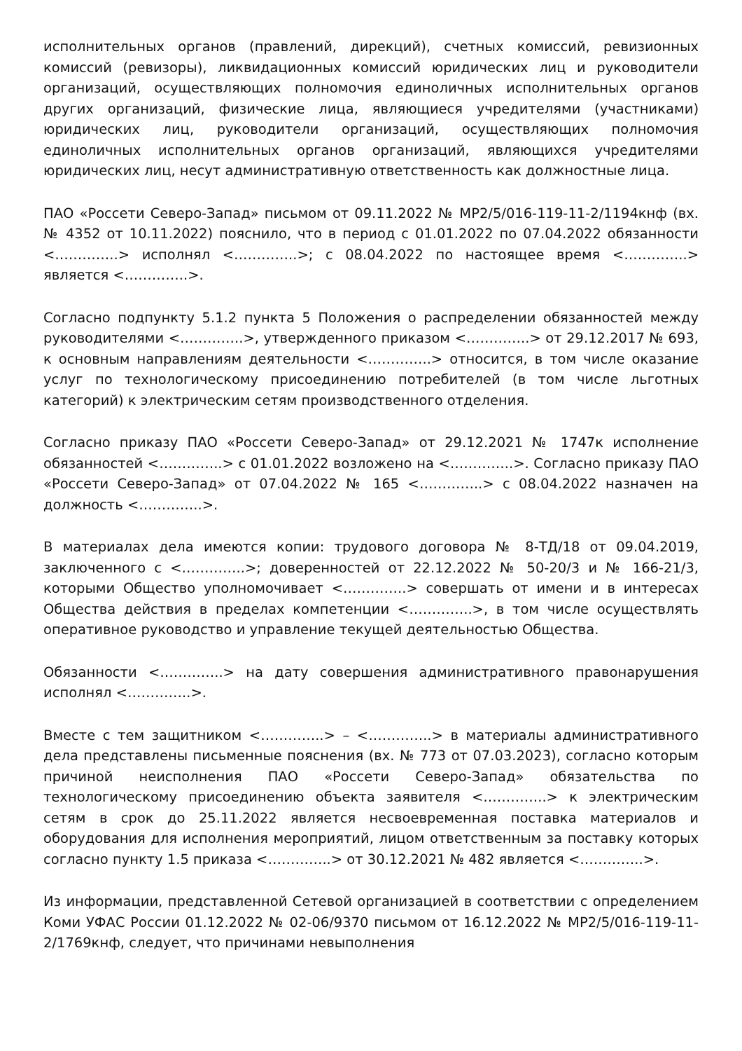исполнительных органов (правлений, дирекций), счетных комиссий, ревизионных комиссий (ревизоры), ликвидационных комиссий юридических лиц и руководители организаций, осуществляющих полномочия единоличных исполнительных органов других организаций, физические лица, являющиеся учредителями (участниками) юридических лиц, руководители организаций, осуществляющих полномочия единоличных исполнительных органов организаций, являющихся учредителями юридических лиц, несут административную ответственность как должностные лица.
ПАО «Россети Северо-Запад» письмом от 09.11.2022 № МР2/5/016-119-11-2/1194кнф (вх. № 4352 от 10.11.2022) пояснило, что в период с 01.01.2022 по 07.04.2022 обязанности <…………..> исполнял <…………..>; с 08.04.2022 по настоящее время <…………..> является <…………..>.
Согласно подпункту 5.1.2 пункта 5 Положения о распределении обязанностей между руководителями <…………..>, утвержденного приказом <…………..> от 29.12.2017 № 693, к основным направлениям деятельности <…………..> относится, в том числе оказание услуг по технологическому присоединению потребителей (в том числе льготных категорий) к электрическим сетям производственного отделения.
Согласно приказу ПАО «Россети Северо-Запад» от 29.12.2021 № 1747к исполнение обязанностей <…………..> с 01.01.2022 возложено на <…………..>. Согласно приказу ПАО «Россети Северо-Запад» от 07.04.2022 № 165 <…………..> с 08.04.2022 назначен на должность <…………..>.
В материалах дела имеются копии: трудового договора № 8-ТД/18 от 09.04.2019, заключенного с <…………..>; доверенностей от 22.12.2022 № 50-20/3 и № 166-21/3, которыми Общество уполномочивает <…………..> совершать от имени и в интересах Общества действия в пределах компетенции <…………..>, в том числе осуществлять оперативное руководство и управление текущей деятельностью Общества.
Обязанности <…………..> на дату совершения административного правонарушения исполнял <…………..>.
Вместе с тем защитником <…………..> – <…………..> в материалы административного дела представлены письменные пояснения (вх. № 773 от 07.03.2023), согласно которым причиной неисполнения ПАО «Россети Северо-Запад» обязательства по технологическому присоединению объекта заявителя <…………..> к электрическим сетям в срок до 25.11.2022 является несвоевременная поставка материалов и оборудования для исполнения мероприятий, лицом ответственным за поставку которых согласно пункту 1.5 приказа <…………..> от 30.12.2021 № 482 является <…………..>.
Из информации, представленной Сетевой организацией в соответствии с определением Коми УФАС России 01.12.2022 № 02-06/9370 письмом от 16.12.2022 № МР2/5/016-119-11-2/1769кнф, следует, что причинами невыполнения